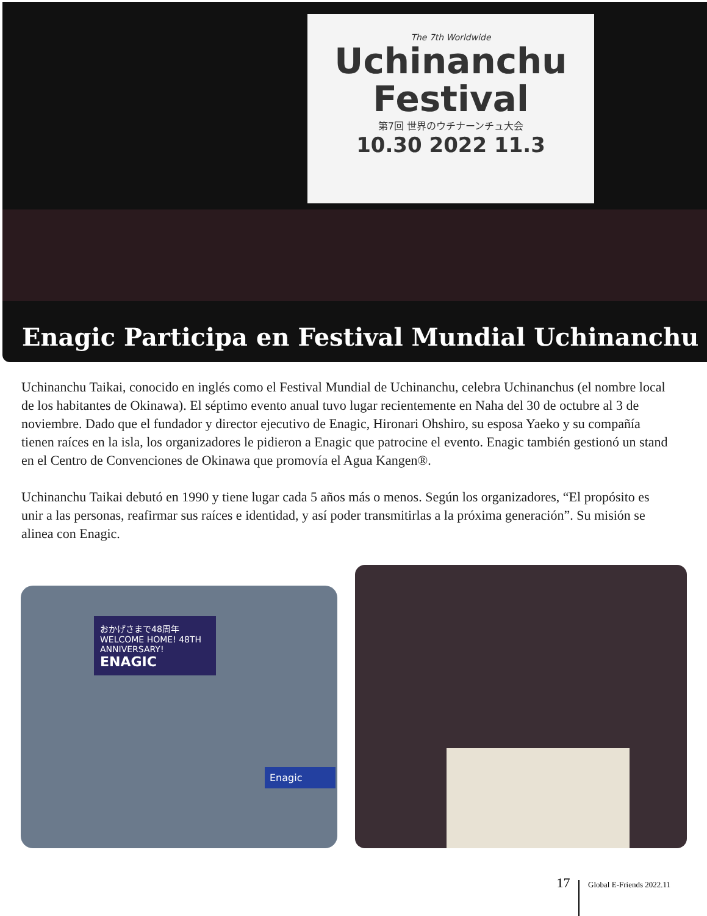The 7th Worldwide
Uchinanchu
Festival
第7回 世界のウチナーンチュ大会
10.30 2022 11.3
Enagic Participa en Festival Mundial Uchinanchu
Uchinanchu Taikai, conocido en inglés como el Festival Mundial de Uchinanchu, celebra Uchinanchus (el nombre local de los habitantes de Okinawa). El séptimo evento anual tuvo lugar recientemente en Naha del 30 de octubre al 3 de noviembre. Dado que el fundador y director ejecutivo de Enagic, Hironari Ohshiro, su esposa Yaeko y su compañía tienen raíces en la isla, los organizadores le pidieron a Enagic que patrocine el evento. Enagic también gestionó un stand en el Centro de Convenciones de Okinawa que promovía el Agua Kangen®.
Uchinanchu Taikai debutó en 1990 y tiene lugar cada 5 años más o menos. Según los organizadores, “El propósito es unir a las personas, reafirmar sus raíces e identidad, y así poder transmitirlas a la próxima generación”. Su misión se alinea con Enagic.
おかげさまで48周年
WELCOME HOME! 48TH ANNIVERSARY!
ENAGIC
Enagic
17 Global E-Friends 2022.11